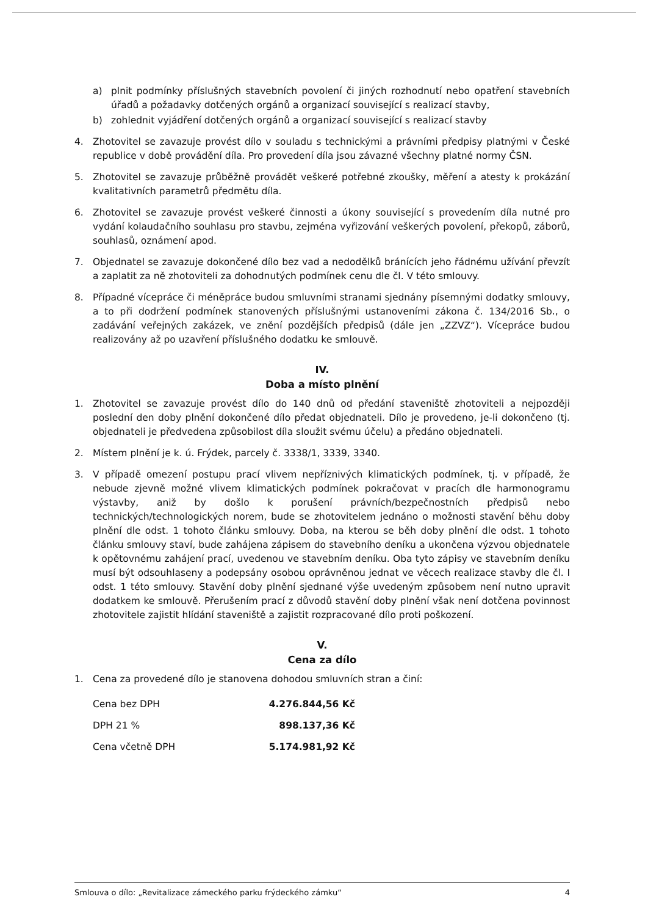a) plnit podmínky příslušných stavebních povolení či jiných rozhodnutí nebo opatření stavebních úřadů a požadavky dotčených orgánů a organizací související s realizací stavby,
b) zohlednit vyjádření dotčených orgánů a organizací související s realizací stavby
4. Zhotovitel se zavazuje provést dílo v souladu s technickými a právními předpisy platnými v České republice v době provádění díla. Pro provedení díla jsou závazné všechny platné normy ČSN.
5. Zhotovitel se zavazuje průběžně provádět veškeré potřebné zkoušky, měření a atesty k prokázání kvalitativních parametrů předmětu díla.
6. Zhotovitel se zavazuje provést veškeré činnosti a úkony související s provedením díla nutné pro vydání kolaudačního souhlasu pro stavbu, zejména vyřizování veškerých povolení, překopů, záborů, souhlasů, oznámení apod.
7. Objednatel se zavazuje dokončené dílo bez vad a nedodělků bránících jeho řádnému užívání převzít a zaplatit za ně zhotoviteli za dohodnutých podmínek cenu dle čl. V této smlouvy.
8. Případné vícepráce či méněpráce budou smluvními stranami sjednány písemnými dodatky smlouvy, a to při dodržení podmínek stanovených příslušnými ustanoveními zákona č. 134/2016 Sb., o zadávání veřejných zakázek, ve znění pozdějších předpisů (dále jen „ZZVZ“). Vícepráce budou realizovány až po uzavření příslušného dodatku ke smlouvě.
IV.
Doba a místo plnění
1. Zhotovitel se zavazuje provést dílo do 140 dnů od předání staveniště zhotoviteli a nejpozději poslední den doby plnění dokončené dílo předat objednateli. Dílo je provedeno, je-li dokončeno (tj. objednateli je předvedena způsobilost díla sloužit svému účelu) a předáno objednateli.
2. Místem plnění je k. ú. Frýdek, parcely č. 3338/1, 3339, 3340.
3. V případě omezení postupu prací vlivem nepříznivých klimatických podmínek, tj. v případě, že nebude zjevně možné vlivem klimatických podmínek pokračovat v pracích dle harmonogramu výstavby, aniž by došlo k porušení právních/bezpečnostních předpisů nebo technických/technologických norem, bude se zhotovitelem jednáno o možnosti stavění běhu doby plnění dle odst. 1 tohoto článku smlouvy. Doba, na kterou se běh doby plnění dle odst. 1 tohoto článku smlouvy staví, bude zahájena zápisem do stavebního deníku a ukončena výzvou objednatele k opětovnému zahájení prací, uvedenou ve stavebním deníku. Oba tyto zápisy ve stavebním deníku musí být odsouhlaseny a podepsány osobou oprávněnou jednat ve věcech realizace stavby dle čl. I odst. 1 této smlouvy. Stavění doby plnění sjednané výše uvedeným způsobem není nutno upravit dodatkem ke smlouvě. Přerušením prací z důvodů stavění doby plnění však není dotčena povinnost zhotovitele zajistit hlídání staveniště a zajistit rozpracované dílo proti poškození.
V.
Cena za dílo
1. Cena za provedené dílo je stanovena dohodou smluvních stran a činí:
| Cena bez DPH | 4.276.844,56 Kč |
| DPH 21 % | 898.137,36 Kč |
| Cena včetně DPH | 5.174.981,92 Kč |
Smlouva o dílo: „Revitalizace zámeckého parku frýdeckého zámku“4